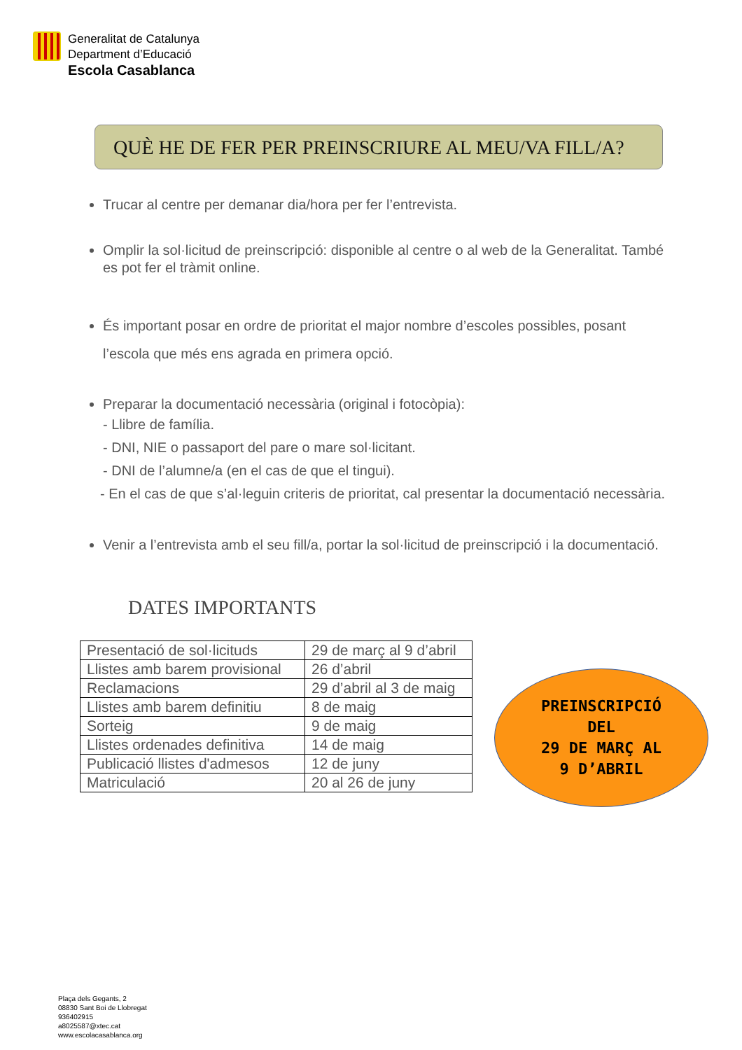Generalitat de Catalunya
Department d’Educació
Escola Casablanca
QUÈ HE DE FER PER PREINSCRIURE AL MEU/VA FILL/A?
Trucar al centre per demanar dia/hora per fer l’entrevista.
Omplir la sol·licitud de preinscripció: disponible al centre o al web de la Generalitat. També es pot fer el tràmit online.
És important posar en ordre de prioritat el major nombre d’escoles possibles, posant l’escola que més ens agrada en primera opció.
Preparar la documentació necessària (original i fotocòpia):
- Llibre de família.
- DNI, NIE o passaport del pare o mare sol·licitant.
- DNI de l’alumne/a (en el cas de que el tingui).
- En el cas de que s’al·leguin criteris de prioritat, cal presentar la documentació necessària.
Venir a l’entrevista amb el seu fill/a, portar la sol·licitud de preinscripció i la documentació.
DATES IMPORTANTS
| Presentació de sol·licituds | 29 de març al 9 d’abril |
| Llistes amb barem provisional | 26 d’abril |
| Reclamacions | 29 d’abril al 3 de maig |
| Llistes amb barem definitiu | 8 de maig |
| Sorteig | 9 de maig |
| Llistes ordenades definitiva | 14 de maig |
| Publicació llistes d'admesos | 12 de juny |
| Matriculació | 20 al 26 de juny |
PREINSCRIPCIÓ
DEL
29 DE MARÇ AL
9 D’ABRIL
Plaça dels Gegants, 2
08830 Sant Boi de Llobregat
936402915
a8025587@xtec.cat
www.escolacasablanca.org